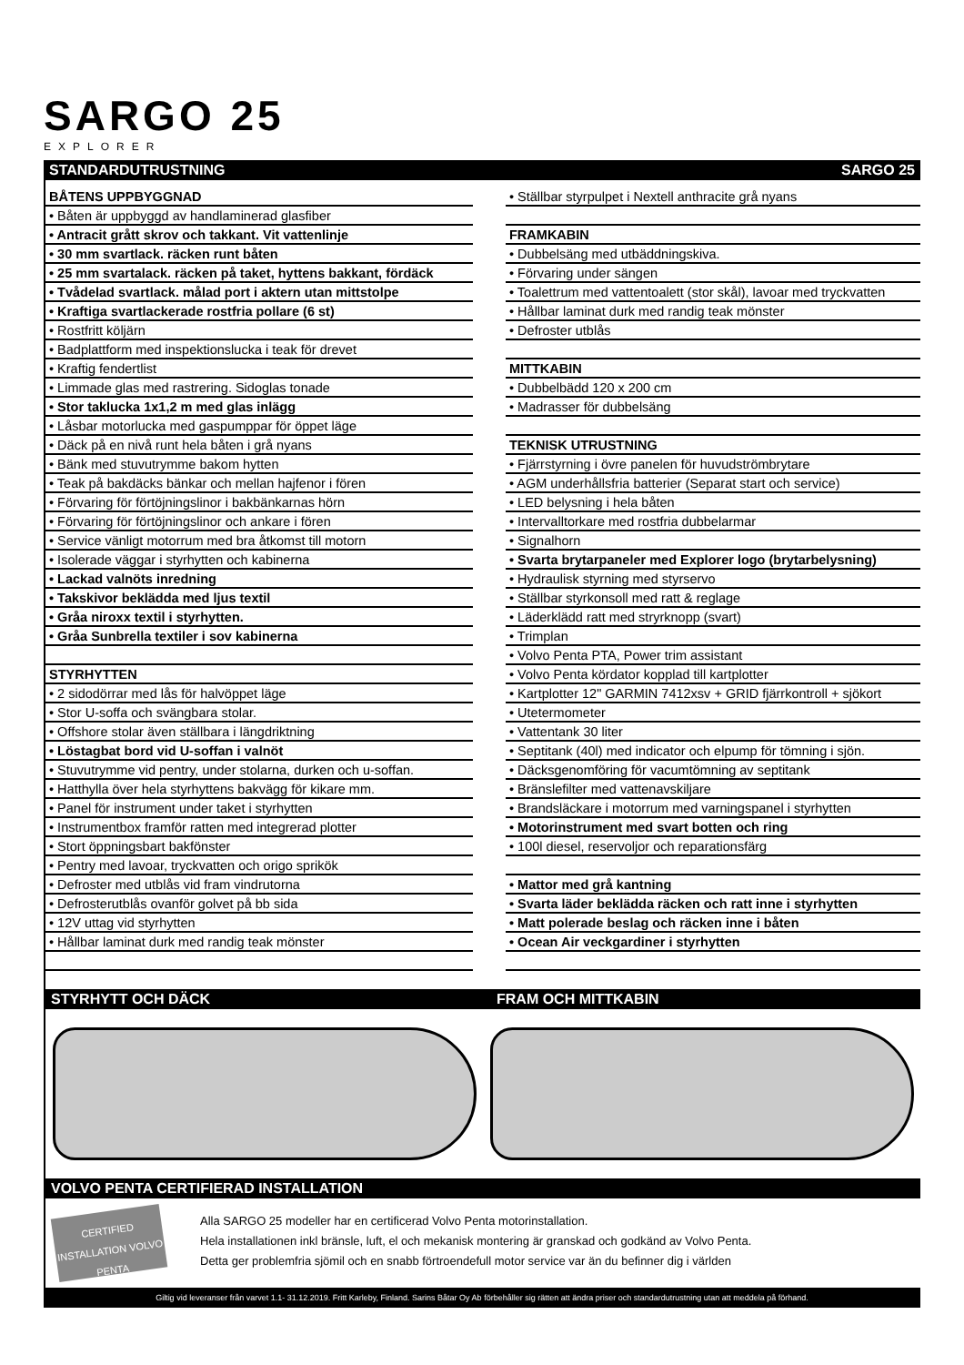SARGO 25
EXPLORER
STANDARDUTRUSTNING SARGO 25
| BÅTENS UPPBYGGNAD |
| • Båten är uppbyggd av handlaminerad glasfiber |
| • Antracit grått skrov och takkant. Vit vattenlinje |
| • 30 mm svartlack. räcken runt båten |
| • 25 mm svartalack. räcken på taket, hyttens bakkant, fördäck |
| • Tvådelad svartlack. målad port i aktern utan mittstolpe |
| • Kraftiga svartlackerade rostfria pollare (6 st) |
| • Rostfritt köljärn |
| • Badplattform med inspektionslucka i teak för drevet |
| • Kraftig fendertlist |
| • Limmade glas med rastrering. Sidoglas tonade |
| • Stor taklucka 1x1,2 m med glas inlägg |
| • Låsbar motorlucka med gaspumppar för öppet läge |
| • Däck på en nivå runt hela båten i grå nyans |
| • Bänk med stuvutrymme bakom hytten |
| • Teak på bakdäcks bänkar och mellan hajfenor i fören |
| • Förvaring för förtöjningslinor i bakbänkarnas hörn |
| • Förvaring för förtöjningslinor och ankare i fören |
| • Service vänligt motorrum med bra åtkomst till motorn |
| • Isolerade väggar i styrhytten och kabinerna |
| • Lackad valnöts inredning |
| • Takskivor beklädda med ljus textil |
| • Gråa niroxx textil i styrhytten. |
| • Gråa Sunbrella textiler i sov kabinerna |
| STYRHYTTEN |
| • 2 sidodörrar med lås för halvöppet läge |
| • Stor U-soffa och svängbara stolar. |
| • Offshore stolar även ställbara i längdriktning |
| • Löstagbat bord vid U-soffan i valnöt |
| • Stuvutrymme vid pentry, under stolarna, durken och u-soffan. |
| • Hatthylla över hela styrhyttens bakvägg för kikare mm. |
| • Panel för instrument under taket i styrhytten |
| • Instrumentbox framför ratten med integrerad plotter |
| • Stort öppningsbart bakfönster |
| • Pentry med lavoar, tryckvatten och origo sprikök |
| • Defroster med utblås vid fram vindrutorna |
| • Defrosterutblås ovanför golvet på bb sida |
| • 12V uttag vid styrhytten |
| • Hållbar laminat durk med randig teak mönster |
| • Ställbar styrpulpet i Nextell anthracite grå nyans |
| FRAMKABIN |
| • Dubbelsäng med utbäddningskiva. |
| • Förvaring under sängen |
| • Toalettrum med vattentoalett (stor skål), lavoar med tryckvatten |
| • Hållbar laminat durk med randig teak mönster |
| • Defroster utblås |
| MITTKABIN |
| • Dubbelbädd 120 x 200 cm |
| • Madrasser för dubbelsäng |
| TEKNISK UTRUSTNING |
| • Fjärrstyrning i övre panelen för huvudströmbrytare |
| • AGM underhållsfria batterier (Separat start och service) |
| • LED belysning i hela båten |
| • Intervalltorkare med rostfria dubbelarmar |
| • Signalhorn |
| • Svarta brytarpaneler med Explorer logo (brytarbelysning) |
| • Hydraulisk styrning med styrservo |
| • Ställbar styrkonsoll med ratt & reglage |
| • Läderklädd ratt med stryrknopp (svart) |
| • Trimplan |
| • Volvo Penta PTA, Power trim assistant |
| • Volvo Penta kördator kopplad till kartplotter |
| • Kartplotter 12" GARMIN 7412xsv + GRID fjärrkontroll + sjökort |
| • Utetermometer |
| • Vattentank 30 liter |
| • Septitank (40l) med indicator och elpump för tömning i sjön. |
| • Däcksgenomföring för vacumtömning av septitank |
| • Bränslefilter med vattenavskiljare |
| • Brandsläckare i motorrum med varningspanel i styrhytten |
| • Motorinstrument med svart botten och ring |
| • 100l diesel, reservoljor och reparationsfärg |
| • Mattor med grå kantning |
| • Svarta läder beklädda räcken och ratt inne i styrhytten |
| • Matt polerade beslag och räcken inne i båten |
| • Ocean Air veckgardiner i styrhytten |
STYRHYTT OCH DÄCK FRAM OCH MITTKABIN
VOLVO PENTA CERTIFIERAD INSTALLATION
CERTIFIED INSTALLATION VOLVO PENTA
Alla SARGO 25 modeller har en certificerad Volvo Penta motorinstallation.
Hela installationen inkl bränsle, luft, el och mekanisk montering är granskad och godkänd av Volvo Penta.
Detta ger problemfria sjömil och en snabb förtroendefull motor service var än du befinner dig i världen
Giltig vid leveranser från varvet 1.1- 31.12.2019. Fritt Karleby, Finland. Sarins Båtar Oy Ab förbehåller sig rätten att ändra priser och standardutrustning utan att meddela på förhand.